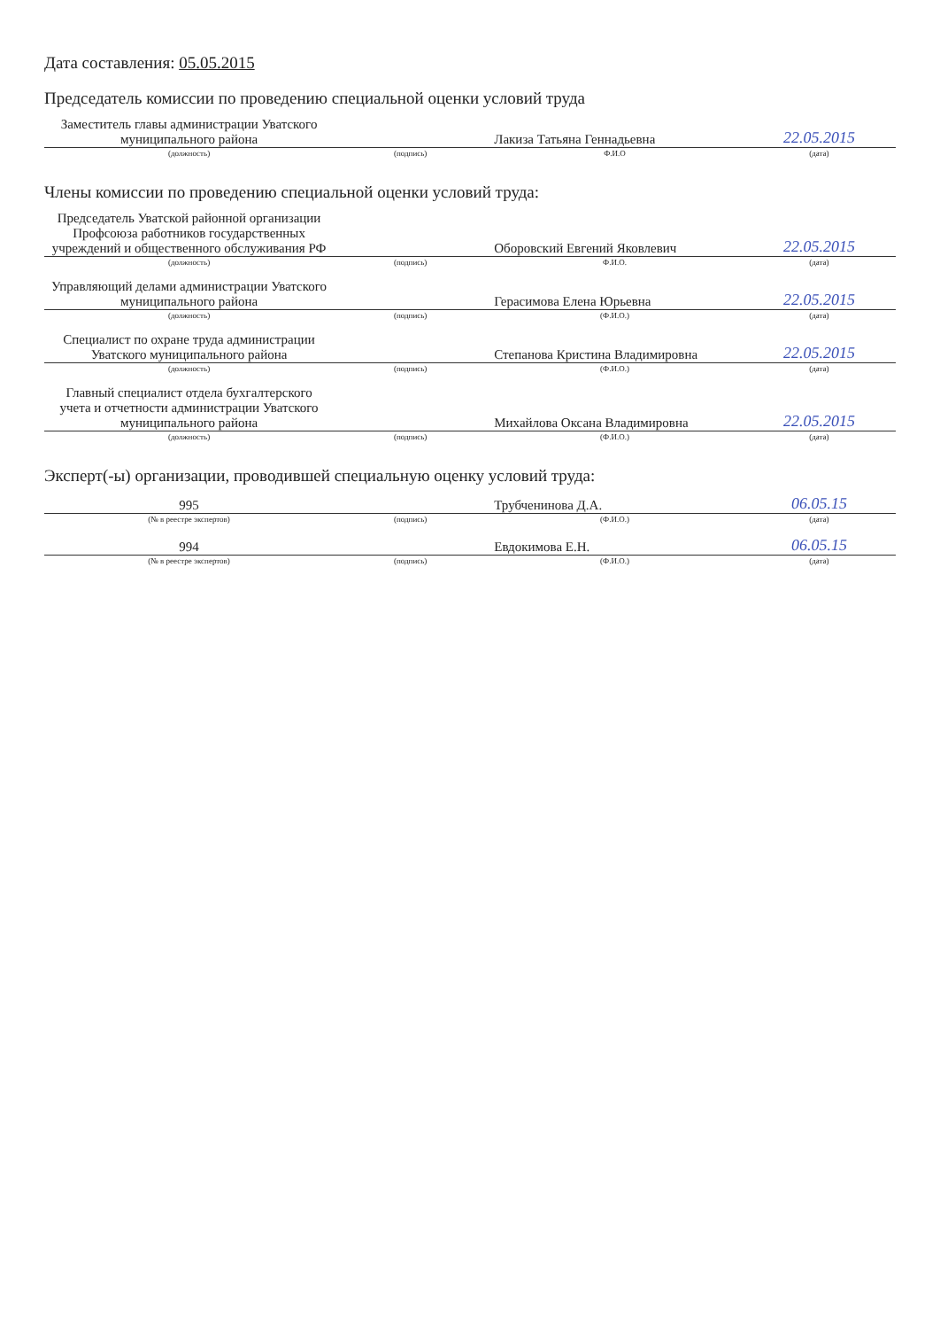Дата составления: 05.05.2015
Председатель комиссии по проведению специальной оценки условий труда
| Заместитель главы администрации Уватского муниципального района | | Лакиза Татьяна Геннадьевна | 22.05.2015 |
| (должность) | (подпись) | Ф.И.О | (дата) |
Члены комиссии по проведению специальной оценки условий труда:
| Председатель Уватской районной организации Профсоюза работников государственных учреждений и общественного обслуживания РФ | | Оборовский Евгений Яковлевич | 22.05.2015 |
| (должность) | (подпись) | Ф.И.О. | (дата) |
| Управляющий делами администрации Уватского муниципального района | | Герасимова Елена Юрьевна | 22.05.2015 |
| (должность) | (подпись) | (Ф.И.О.) | (дата) |
| Специалист по охране труда администрации Уватского муниципального района | | Степанова Кристина Владимировна | 22.05.2015 |
| (должность) | (подпись) | (Ф.И.О.) | (дата) |
| Главный специалист отдела бухгалтерского учета и отчетности администрации Уватского муниципального района | | Михайлова Оксана Владимировна | 22.05.2015 |
| (должность) | (подпись) | (Ф.И.О.) | (дата) |
Эксперт(-ы) организации, проводившей специальную оценку условий труда:
| 995 | | Трубченинова Д.А. | 06.05.15 |
| (№ в реестре экспертов) | (подпись) | (Ф.И.О.) | (дата) |
| 994 | | Евдокимова Е.Н. | 06.05.15 |
| (№ в реестре экспертов) | (подпись) | (Ф.И.О.) | (дата) |